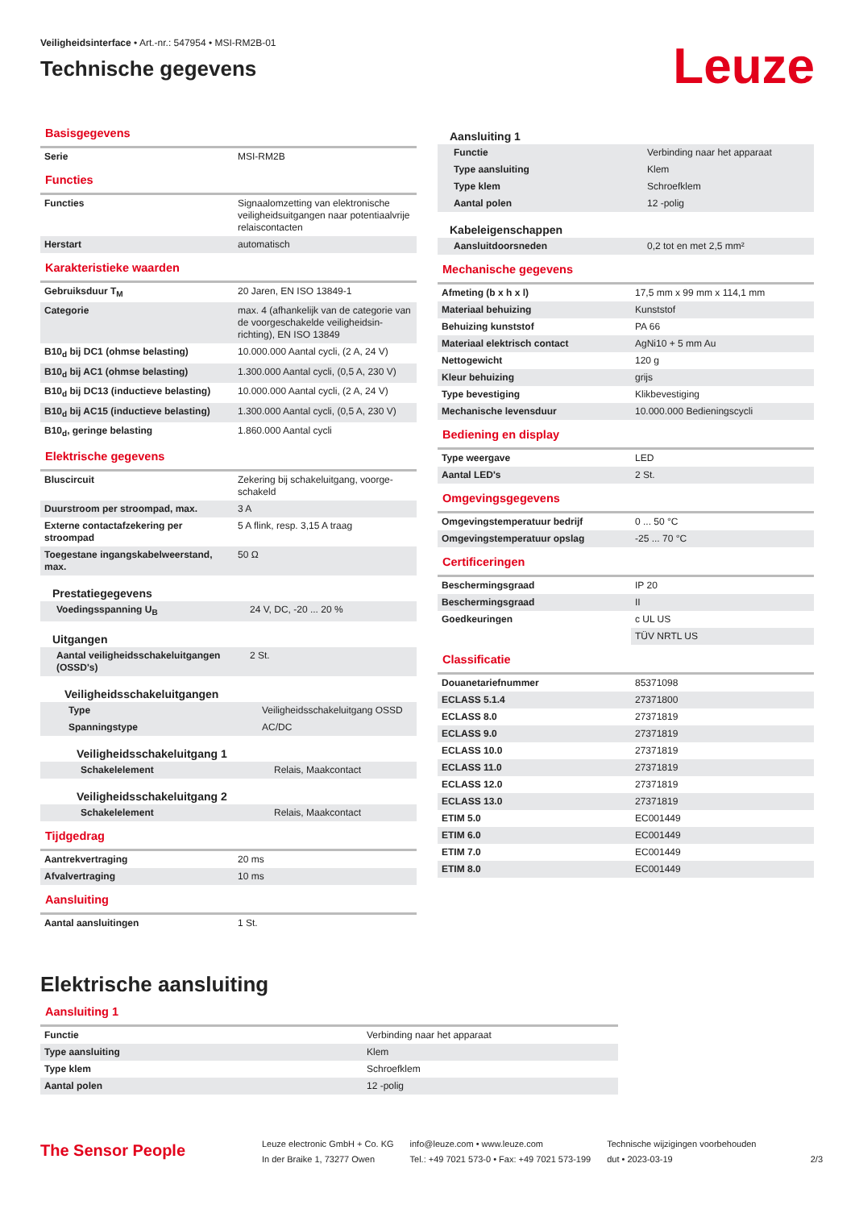Veiligheidsinterface • Art.-nr.: 547954 • MSI-RM2B-01
Technische gegevens
Leuze
Basisgegevens
| Serie | MSI-RM2B |
Functies
| Functies | Signaalomzetting van elektronische veiligheidsuitgangen naar potentiaalvrije relaiscontacten |
| Herstart | automatisch |
Karakteristieke waarden
| Gebruiksduur T<sub>M</sub> | 20 Jaren, EN ISO 13849-1 |
| Categorie | max. 4 (afhankelijk van de categorie van de voorgeschakelde veiligheidsin-richting), EN ISO 13849 |
| B10<sub>d</sub> bij DC1 (ohmse belasting) | 10.000.000 Aantal cycli, (2 A, 24 V) |
| B10<sub>d</sub> bij AC1 (ohmse belasting) | 1.300.000 Aantal cycli, (0,5 A, 230 V) |
| B10<sub>d</sub> bij DC13 (inductieve belasting) | 10.000.000 Aantal cycli, (2 A, 24 V) |
| B10<sub>d</sub> bij AC15 (inductieve belasting) | 1.300.000 Aantal cycli, (0,5 A, 230 V) |
| B10<sub>d</sub>, geringe belasting | 1.860.000 Aantal cycli |
Elektrische gegevens
| Bluscircuit | Zekering bij schakeluitgang, voorge-schakeld |
| Duurstroom per stroompad, max. | 3 A |
| Externe contactafzekering per stroompad | 5 A flink, resp. 3,15 A traag |
| Toegestane ingangskabelweerstand, max. | 50 Ω |
Prestatiegegevens
| Voedingsspanning U<sub>B</sub> | 24 V, DC, -20 ... 20 % |
Uitgangen
| Aantal veiligheidsschakeluitgangen (OSSD's) | 2 St. |
Veiligheidsschakeluitgangen
| Type | Veiligheidsschakeluitgang OSSD |
| Spanningstype | AC/DC |
Veiligheidsschakeluitgang 1
| Schakelelement | Relais, Maakcontact |
Veiligheidsschakeluitgang 2
| Schakelelement | Relais, Maakcontact |
Tijdgedrag
| Aantrekvertraging | 20 ms |
| Afvalvertraging | 10 ms |
Aansluiting
| Aantal aansluitingen | 1 St. |
Aansluiting 1
| Functie | Verbinding naar het apparaat |
| Type aansluiting | Klem |
| Type klem | Schroefklem |
| Aantal polen | 12 -polig |
Kabeleigenschappen
| Aansluitdoorsneden | 0,2 tot en met 2,5 mm² |
Mechanische gegevens
| Afmeting (b x h x l) | 17,5 mm x 99 mm x 114,1 mm |
| Materiaal behuizing | Kunststof |
| Behuizing kunststof | PA 66 |
| Materiaal elektrisch contact | AgNi10 + 5 mm Au |
| Nettogewicht | 120 g |
| Kleur behuizing | grijs |
| Type bevestiging | Klikbevestiging |
| Mechanische levensduur | 10.000.000 Bedieningscycli |
Bediening en display
| Type weergave | LED |
| Aantal LED's | 2 St. |
Omgevingsgegevens
| Omgevingstemperatuur bedrijf | 0 ... 50 °C |
| Omgevingstemperatuur opslag | -25 ... 70 °C |
Certificeringen
| Beschermingsgraad | IP 20 |
| Beschermingsgraad | II |
| Goedkeuringen | c UL US |
| | TÜV NRTL US |
Classificatie
| Douanetariefnummer | 85371098 |
| ECLASS 5.1.4 | 27371800 |
| ECLASS 8.0 | 27371819 |
| ECLASS 9.0 | 27371819 |
| ECLASS 10.0 | 27371819 |
| ECLASS 11.0 | 27371819 |
| ECLASS 12.0 | 27371819 |
| ECLASS 13.0 | 27371819 |
| ETIM 5.0 | EC001449 |
| ETIM 6.0 | EC001449 |
| ETIM 7.0 | EC001449 |
| ETIM 8.0 | EC001449 |
Elektrische aansluiting
Aansluiting 1
| Functie | Verbinding naar het apparaat |
| Type aansluiting | Klem |
| Type klem | Schroefklem |
| Aantal polen | 12 -polig |
The Sensor People
Leuze electronic GmbH + Co. KG
In der Braike 1, 73277 Owen
info@leuze.com • www.leuze.com
Tel.: +49 7021 573-0 • Fax: +49 7021 573-199
Technische wijzigingen voorbehouden
dut • 2023-03-19
2/3